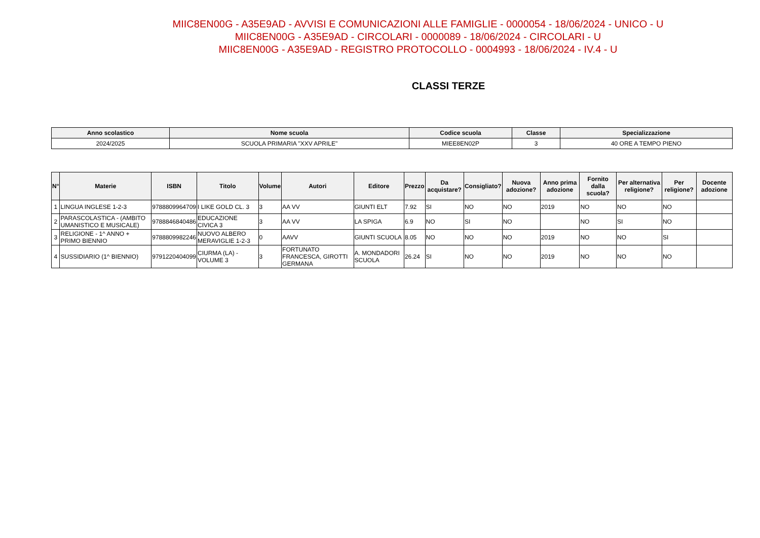MIIC8EN00G - A35E9AD - AVVISI E COMUNICAZIONI ALLE FAMIGLIE - 0000054 - 18/06/2024 - UNICO - U
MIIC8EN00G - A35E9AD - CIRCOLARI - 0000089 - 18/06/2024 - CIRCOLARI - U
MIIC8EN00G - A35E9AD - REGISTRO PROTOCOLLO - 0004993 - 18/06/2024 - IV.4 - U
CLASSI TERZE
| Anno scolastico | Nome scuola | Codice scuola | Classe | Specializzazione |
| --- | --- | --- | --- | --- |
| 2024/2025 | SCUOLA PRIMARIA "XXV APRILE" | MIEE8EN02P | 3 | 40 ORE A TEMPO PIENO |
| N° | Materie | ISBN | Titolo | Volume | Autori | Editore | Prezzo | Da acquistare? | Consigliato? | Nuova adozione? | Anno prima adozione | Fornito dalla scuola? | Per alternativa religione? | Per religione? | Docente adozione |
| --- | --- | --- | --- | --- | --- | --- | --- | --- | --- | --- | --- | --- | --- | --- | --- |
| 1 | LINGUA INGLESE 1-2-3 | 9788809964709 | I LIKE GOLD CL. 3 | 3 | AA VV | GIUNTI ELT | 7.92 | SI | NO | NO | 2019 | NO | NO | NO | |
| 2 | PARASCOLASTICA - (AMBITO UMANISTICO E MUSICALE) | 9788846840486 | EDUCAZIONE CIVICA 3 | 3 | AA VV | LA SPIGA | 6.9 | NO | SI | NO | | NO | SI | NO | |
| 3 | RELIGIONE - 1^ ANNO + PRIMO BIENNIO | 9788809982246 | NUOVO ALBERO MERAVIGLIE 1-2-3 | 0 | AAVV | GIUNTI SCUOLA | 8.05 | NO | NO | NO | 2019 | NO | NO | SI | |
| 4 | SUSSIDIARIO (1^ BIENNIO) | 9791220404099 | CIURMA (LA) - VOLUME 3 | 3 | FORTUNATO FRANCESCA, GIROTTI GERMANA | A. MONDADORI SCUOLA | 26.24 | SI | NO | NO | 2019 | NO | NO | NO | |